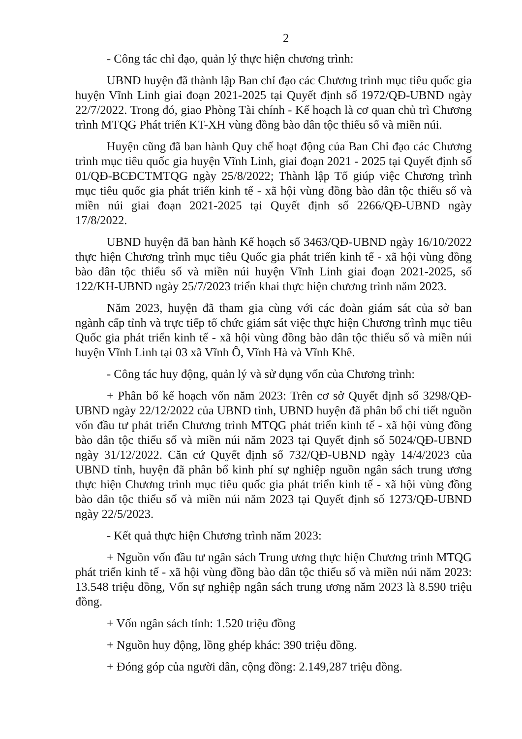2
- Công tác chỉ đạo, quản lý thực hiện chương trình:
UBND huyện đã thành lập Ban chỉ đạo các Chương trình mục tiêu quốc gia huyện Vĩnh Linh giai đoạn 2021-2025 tại Quyết định số 1972/QĐ-UBND ngày 22/7/2022. Trong đó, giao Phòng Tài chính - Kế hoạch là cơ quan chủ trì Chương trình MTQG Phát triển KT-XH vùng đồng bào dân tộc thiểu số và miền núi.
Huyện cũng đã ban hành Quy chế hoạt động của Ban Chỉ đạo các Chương trình mục tiêu quốc gia huyện Vĩnh Linh, giai đoạn 2021 - 2025 tại Quyết định số 01/QĐ-BCĐCTMTQG ngày 25/8/2022; Thành lập Tổ giúp việc Chương trình mục tiêu quốc gia phát triển kinh tế - xã hội vùng đồng bào dân tộc thiểu số và miền núi giai đoạn 2021-2025 tại Quyết định số 2266/QĐ-UBND ngày 17/8/2022.
UBND huyện đã ban hành Kế hoạch số 3463/QĐ-UBND ngày 16/10/2022 thực hiện Chương trình mục tiêu Quốc gia phát triển kinh tế - xã hội vùng đồng bào dân tộc thiểu số và miền núi huyện Vĩnh Linh giai đoạn 2021-2025, số 122/KH-UBND ngày 25/7/2023 triển khai thực hiện chương trình năm 2023.
Năm 2023, huyện đã tham gia cùng với các đoàn giám sát của sở ban ngành cấp tỉnh và trực tiếp tổ chức giám sát việc thực hiện Chương trình mục tiêu Quốc gia phát triển kinh tế - xã hội vùng đồng bào dân tộc thiểu số và miền núi huyện Vĩnh Linh tại 03 xã Vĩnh Ô, Vĩnh Hà và Vĩnh Khê.
- Công tác huy động, quản lý và sử dụng vốn của Chương trình:
+ Phân bổ kế hoạch vốn năm 2023: Trên cơ sở Quyết định số 3298/QĐ-UBND ngày 22/12/2022 của UBND tỉnh, UBND huyện đã phân bổ chi tiết nguồn vốn đầu tư phát triển Chương trình MTQG phát triển kinh tế - xã hội vùng đồng bào dân tộc thiểu số và miền núi năm 2023 tại Quyết định số 5024/QĐ-UBND ngày 31/12/2022. Căn cứ Quyết định số 732/QĐ-UBND ngày 14/4/2023 của UBND tỉnh, huyện đã phân bổ kinh phí sự nghiệp nguồn ngân sách trung ương thực hiện Chương trình mục tiêu quốc gia phát triển kinh tế - xã hội vùng đồng bào dân tộc thiểu số và miền núi năm 2023 tại Quyết định số 1273/QĐ-UBND ngày 22/5/2023.
- Kết quả thực hiện Chương trình năm 2023:
+ Nguồn vốn đầu tư ngân sách Trung ương thực hiện Chương trình MTQG phát triển kinh tế - xã hội vùng đồng bào dân tộc thiểu số và miền núi năm 2023: 13.548 triệu đồng, Vốn sự nghiệp ngân sách trung ương năm 2023 là 8.590 triệu đồng.
+ Vốn ngân sách tỉnh: 1.520 triệu đồng
+ Nguồn huy động, lồng ghép khác: 390 triệu đồng.
+ Đóng góp của người dân, cộng đồng: 2.149,287 triệu đồng.